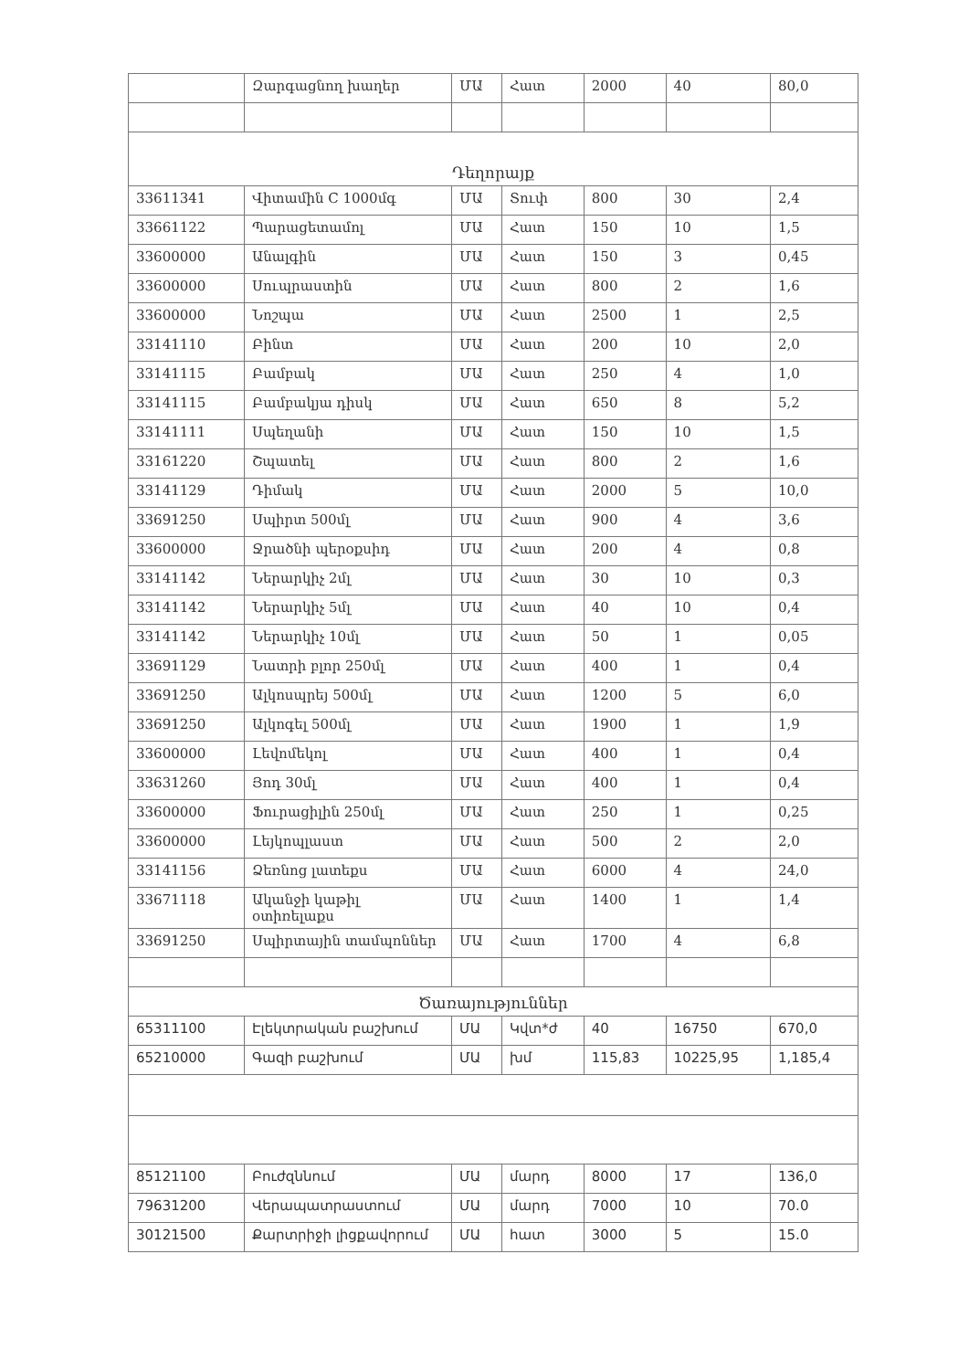| | Զարգացնող խաղեր | ՄԱ | Հատ | 2000 | 40 | 80,0 |
| Դեղորայք | | | | | | |
| 33611341 | Վիտամին C 1000մգ | ՄԱ | Տուփ | 800 | 30 | 2,4 |
| 33661122 | Պարացետամոլ | ՄԱ | Հատ | 150 | 10 | 1,5 |
| 33600000 | Անալգին | ՄԱ | Հատ | 150 | 3 | 0,45 |
| 33600000 | Սուպրաստին | ՄԱ | Հատ | 800 | 2 | 1,6 |
| 33600000 | Նոշպա | ՄԱ | Հատ | 2500 | 1 | 2,5 |
| 33141110 | Բինտ | ՄԱ | Հատ | 200 | 10 | 2,0 |
| 33141115 | Բամբակ | ՄԱ | Հատ | 250 | 4 | 1,0 |
| 33141115 | Բամբակյա դիսկ | ՄԱ | Հատ | 650 | 8 | 5,2 |
| 33141111 | Սպեղանի | ՄԱ | Հատ | 150 | 10 | 1,5 |
| 33161220 | Շպատել | ՄԱ | Հատ | 800 | 2 | 1,6 |
| 33141129 | Դիմակ | ՄԱ | Հատ | 2000 | 5 | 10,0 |
| 33691250 | Սպիրտ 500մլ | ՄԱ | Հատ | 900 | 4 | 3,6 |
| 33600000 | Ջրածնի պերօքսիդ | ՄԱ | Հատ | 200 | 4 | 0,8 |
| 33141142 | Ներարկիչ 2մլ | ՄԱ | Հատ | 30 | 10 | 0,3 |
| 33141142 | Ներարկիչ 5մլ | ՄԱ | Հատ | 40 | 10 | 0,4 |
| 33141142 | Ներարկիչ 10մլ | ՄԱ | Հատ | 50 | 1 | 0,05 |
| 33691129 | Նատրի բլոր 250մլ | ՄԱ | Հատ | 400 | 1 | 0,4 |
| 33691250 | Ալկոսպրեյ 500մլ | ՄԱ | Հատ | 1200 | 5 | 6,0 |
| 33691250 | Ալկոգել 500մլ | ՄԱ | Հատ | 1900 | 1 | 1,9 |
| 33600000 | Լեվոմեկոլ | ՄԱ | Հատ | 400 | 1 | 0,4 |
| 33631260 | Յոդ 30մլ | ՄԱ | Հատ | 400 | 1 | 0,4 |
| 33600000 | Ֆուրացիլին 250մլ | ՄԱ | Հատ | 250 | 1 | 0,25 |
| 33600000 | Լեյկոպլաստ | ՄԱ | Հատ | 500 | 2 | 2,0 |
| 33141156 | Ձեռնոց լատեքս | ՄԱ | Հատ | 6000 | 4 | 24,0 |
| 33671118 | Ականջի կաթիլ օտիռելաքս | ՄԱ | Հատ | 1400 | 1 | 1,4 |
| 33691250 | Սպիրտային տամպոններ | ՄԱ | Հատ | 1700 | 4 | 6,8 |
| Ծառայություններ | | | | | | |
| 65311100 | Էլեկտրական բաշխում | ՄԱ | Կվտ*ժ | 40 | 16750 | 670,0 |
| 65210000 | Գազի բաշխում | ՄԱ | խմ | 115,83 | 10225,95 | 1,185,4 |
| 85121100 | Բուժզննում | ՄԱ | մարդ | 8000 | 17 | 136,0 |
| 79631200 | Վերապատրաստում | ՄԱ | մարդ | 7000 | 10 | 70.0 |
| 30121500 | Քարտրիջի լիցքավորում | ՄԱ | հատ | 3000 | 5 | 15.0 |